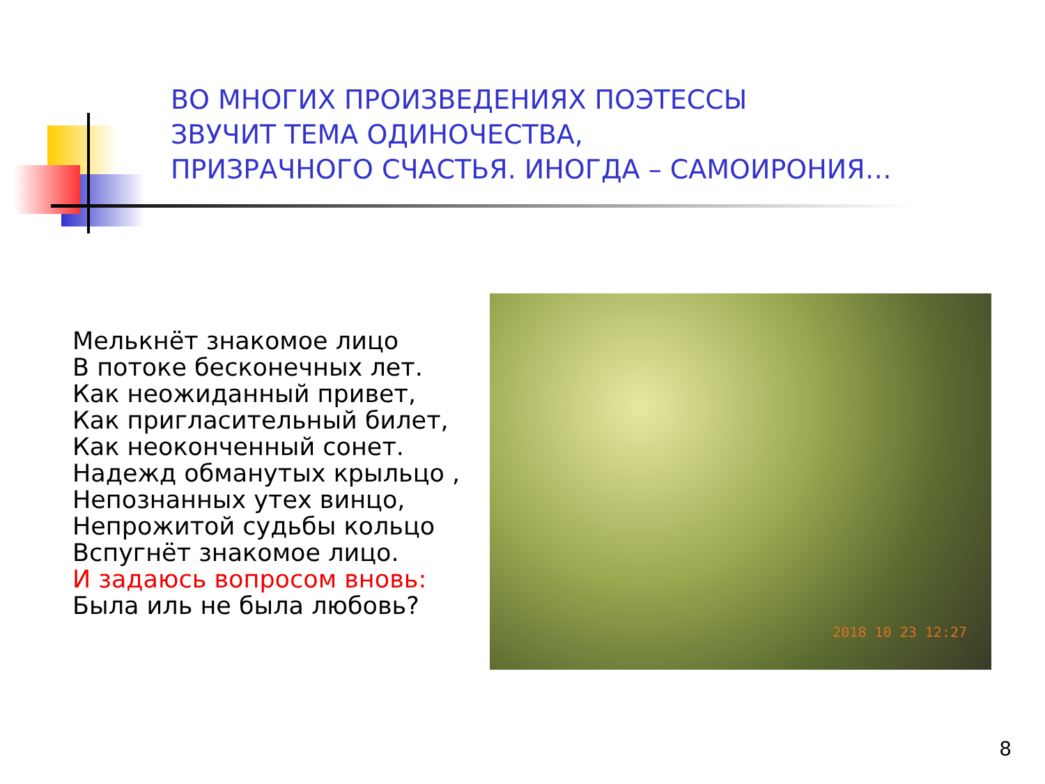ВО МНОГИХ ПРОИЗВЕДЕНИЯХ ПОЭТЕССЫ
ЗВУЧИТ ТЕМА ОДИНОЧЕСТВА,
ПРИЗРАЧНОГО СЧАСТЬЯ. ИНОГДА – САМОИРОНИЯ…
Мелькнёт знакомое лицо
В потоке бесконечных лет.
Как неожиданный привет,
Как пригласительный билет,
Как неоконченный сонет.
Надежд обманутых крыльцо ,
Непознанных утех винцо,
Непрожитой судьбы кольцо
Вспугнёт знакомое лицо.
И задаюсь вопросом вновь:
Была иль не была любовь?
2018 10 23 12:27
8